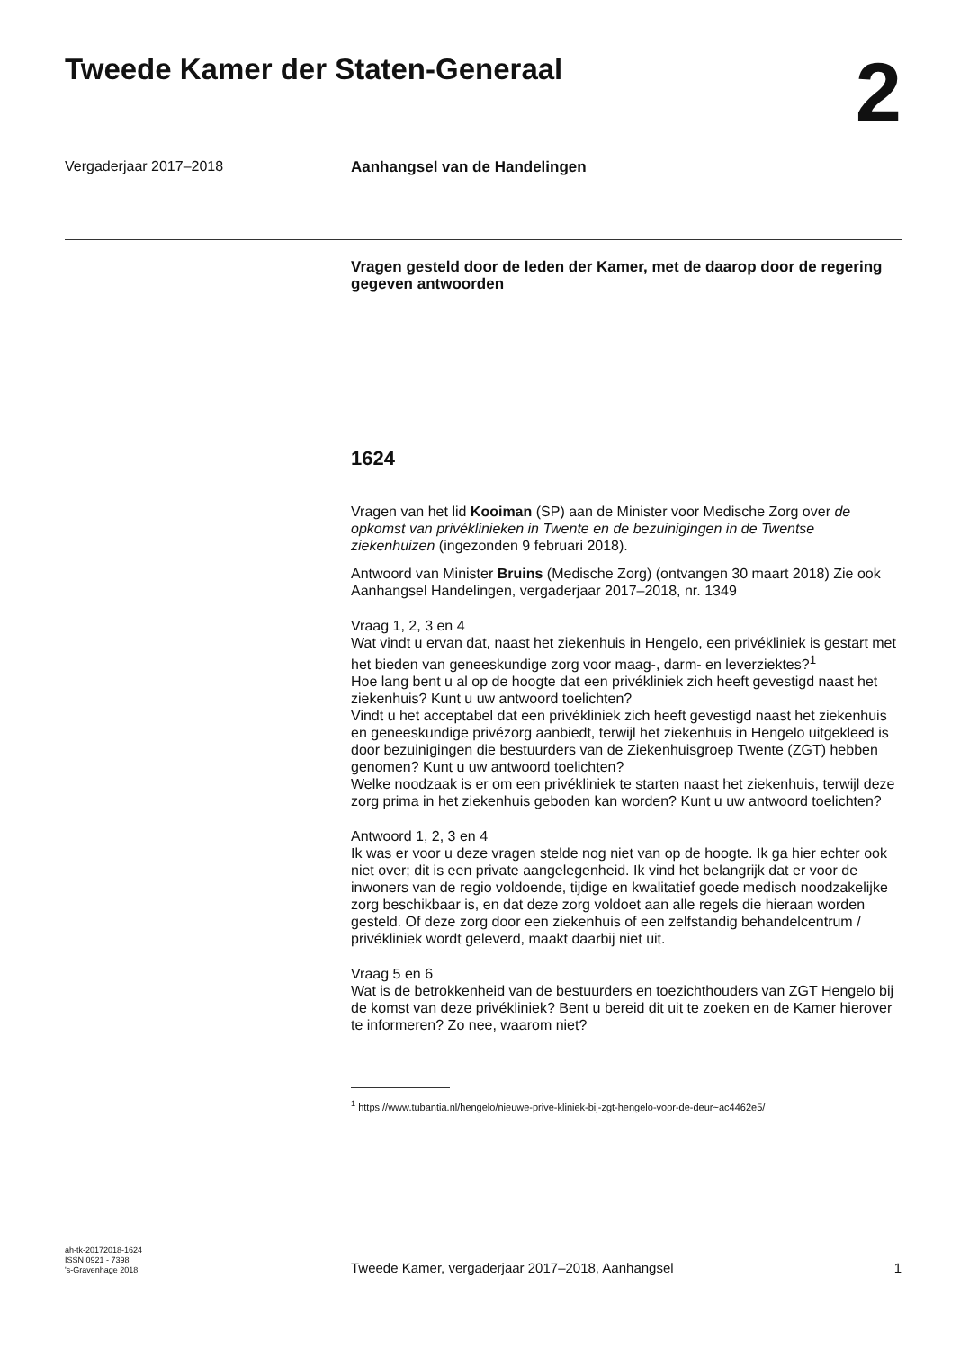Tweede Kamer der Staten-Generaal
2
Vergaderjaar 2017–2018
Aanhangsel van de Handelingen
Vragen gesteld door de leden der Kamer, met de daarop door de regering gegeven antwoorden
1624
Vragen van het lid Kooiman (SP) aan de Minister voor Medische Zorg over de opkomst van privéklinieken in Twente en de bezuinigingen in de Twentse ziekenhuizen (ingezonden 9 februari 2018).
Antwoord van Minister Bruins (Medische Zorg) (ontvangen 30 maart 2018) Zie ook Aanhangsel Handelingen, vergaderjaar 2017–2018, nr. 1349
Vraag 1, 2, 3 en 4
Wat vindt u ervan dat, naast het ziekenhuis in Hengelo, een privékliniek is gestart met het bieden van geneeskundige zorg voor maag-, darm- en leverziektes?<sup>1</sup>
Hoe lang bent u al op de hoogte dat een privékliniek zich heeft gevestigd naast het ziekenhuis? Kunt u uw antwoord toelichten?
Vindt u het acceptabel dat een privékliniek zich heeft gevestigd naast het ziekenhuis en geneeskundige privézorg aanbiedt, terwijl het ziekenhuis in Hengelo uitgekleed is door bezuinigingen die bestuurders van de Ziekenhuisgroep Twente (ZGT) hebben genomen? Kunt u uw antwoord toelichten?
Welke noodzaak is er om een privékliniek te starten naast het ziekenhuis, terwijl deze zorg prima in het ziekenhuis geboden kan worden? Kunt u uw antwoord toelichten?
Antwoord 1, 2, 3 en 4
Ik was er voor u deze vragen stelde nog niet van op de hoogte. Ik ga hier echter ook niet over; dit is een private aangelegenheid. Ik vind het belangrijk dat er voor de inwoners van de regio voldoende, tijdige en kwalitatief goede medisch noodzakelijke zorg beschikbaar is, en dat deze zorg voldoet aan alle regels die hieraan worden gesteld. Of deze zorg door een ziekenhuis of een zelfstandig behandelcentrum / privékliniek wordt geleverd, maakt daarbij niet uit.
Vraag 5 en 6
Wat is de betrokkenheid van de bestuurders en toezichthouders van ZGT Hengelo bij de komst van deze privékliniek? Bent u bereid dit uit te zoeken en de Kamer hierover te informeren? Zo nee, waarom niet?
<sup>1</sup> https://www.tubantia.nl/hengelo/nieuwe-prive-kliniek-bij-zgt-hengelo-voor-de-deur~ac4462e5/
ah-tk-20172018-1624
ISSN 0921 - 7398
's-Gravenhage 2018
Tweede Kamer, vergaderjaar 2017–2018, Aanhangsel
1